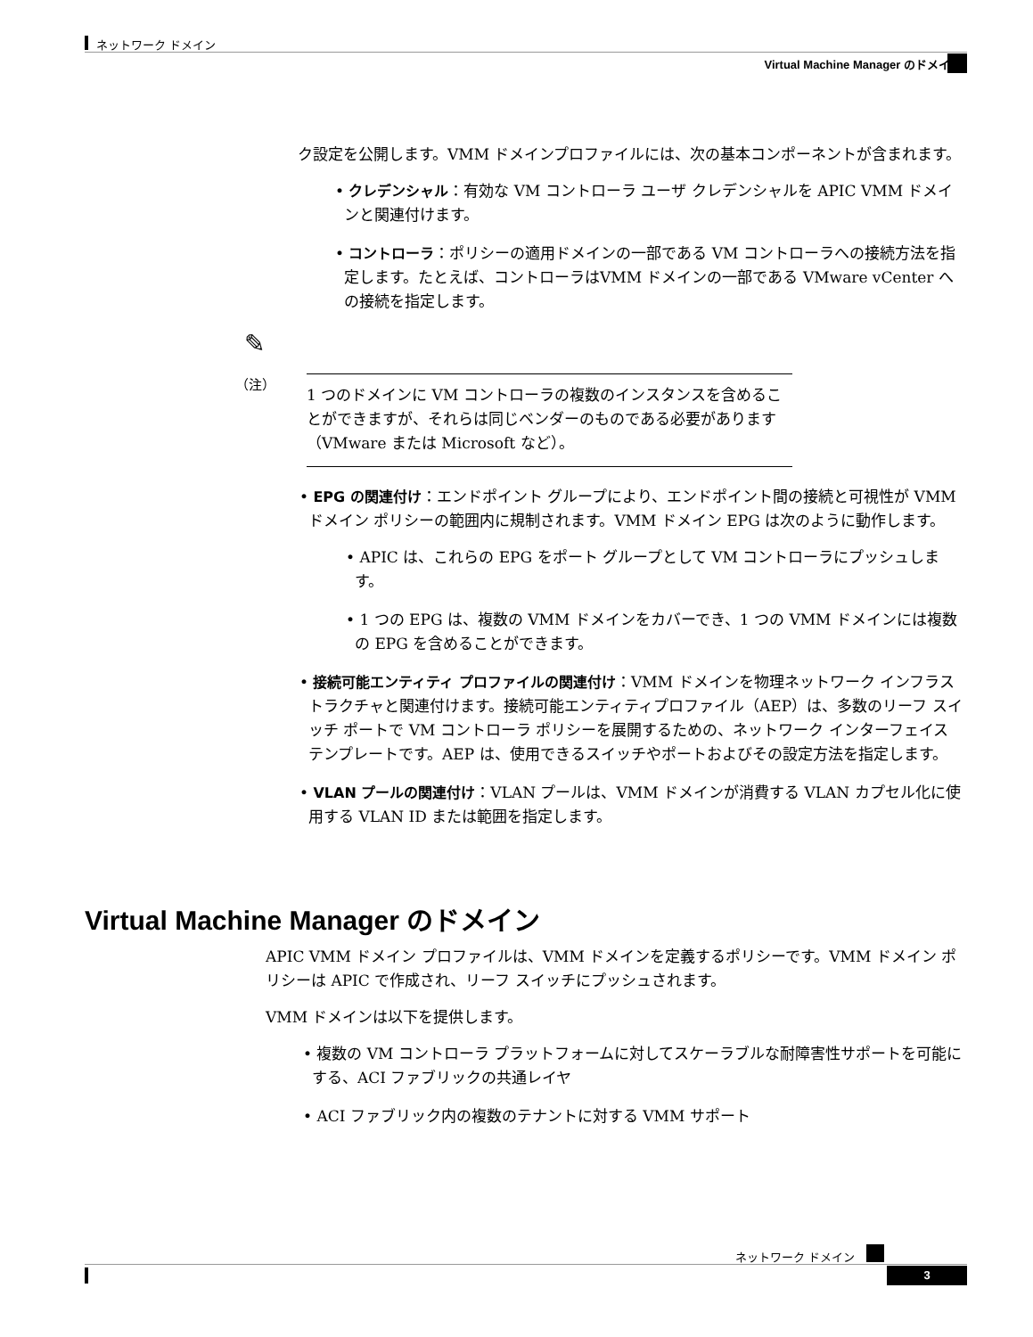ネットワーク ドメイン
Virtual Machine Manager のドメイン
ク設定を公開します。VMM ドメインプロファイルには、次の基本コンポーネントが含まれます。
• クレデンシャル：有効な VM コントローラ ユーザ クレデンシャルを APIC VMM ドメインと関連付けます。
• コントローラ：ポリシーの適用ドメインの一部である VM コントローラへの接続方法を指定します。たとえば、コントローラはVMM ドメインの一部である VMware vCenter への接続を指定します。
✎
（注）
1 つのドメインに VM コントローラの複数のインスタンスを含めることができますが、それらは同じベンダーのものである必要があります（VMware または Microsoft など）。
• EPG の関連付け：エンドポイント グループにより、エンドポイント間の接続と可視性が VMM ドメイン ポリシーの範囲内に規制されます。VMM ドメイン EPG は次のように動作します。
• APIC は、これらの EPG をポート グループとして VM コントローラにプッシュします。
• 1 つの EPG は、複数の VMM ドメインをカバーでき、1 つの VMM ドメインには複数の EPG を含めることができます。
• 接続可能エンティティ プロファイルの関連付け：VMM ドメインを物理ネットワーク インフラストラクチャと関連付けます。接続可能エンティティプロファイル（AEP）は、多数のリーフ スイッチ ポートで VM コントローラ ポリシーを展開するための、ネットワーク インターフェイス テンプレートです。AEP は、使用できるスイッチやポートおよびその設定方法を指定します。
• VLAN プールの関連付け：VLAN プールは、VMM ドメインが消費する VLAN カプセル化に使用する VLAN ID または範囲を指定します。
Virtual Machine Manager のドメイン
APIC VMM ドメイン プロファイルは、VMM ドメインを定義するポリシーです。VMM ドメイン ポリシーは APIC で作成され、リーフ スイッチにプッシュされます。
VMM ドメインは以下を提供します。
• 複数の VM コントローラ プラットフォームに対してスケーラブルな耐障害性サポートを可能にする、ACI ファブリックの共通レイヤ
• ACI ファブリック内の複数のテナントに対する VMM サポート
ネットワーク ドメイン
3